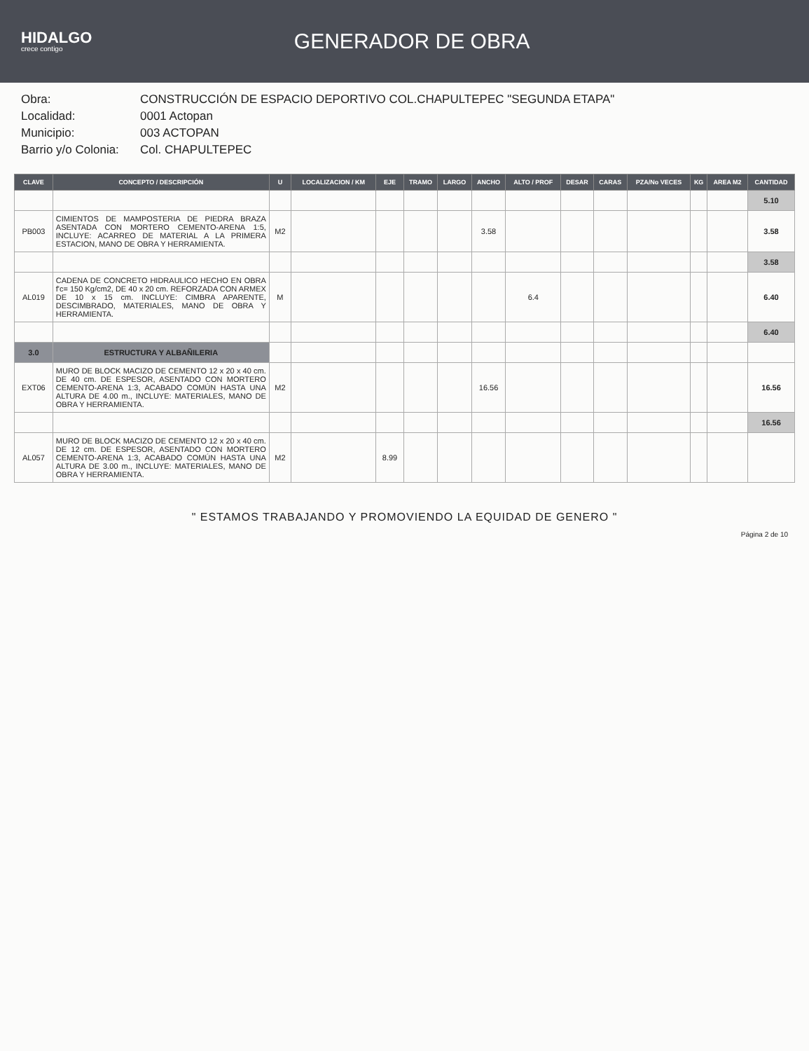HIDALGO
crece contigo
GENERADOR DE OBRA
Obra:
CONSTRUCCIÓN DE ESPACIO DEPORTIVO COL.CHAPULTEPEC "SEGUNDA ETAPA"
Localidad:
0001 Actopan
Municipio:
003 ACTOPAN
Barrio y/o Colonia:
Col. CHAPULTEPEC
| CLAVE | CONCEPTO / DESCRIPCIÓN | U | LOCALIZACION / KM | EJE | TRAMO | LARGO | ANCHO | ALTO / PROF | DESAR | CARAS | PZA/No VECES | KG | AREA M2 | CANTIDAD |
| --- | --- | --- | --- | --- | --- | --- | --- | --- | --- | --- | --- | --- | --- | --- |
| | | | | | | | | | | | | | | 5.10 |
| PB003 | CIMIENTOS DE MAMPOSTERIA DE PIEDRA BRAZA ASENTADA CON MORTERO CEMENTO-ARENA 1:5, INCLUYE: ACARREO DE MATERIAL A LA PRIMERA ESTACION, MANO DE OBRA Y HERRAMIENTA. | M2 | | | | | 3.58 | | | | | | | 3.58 |
| | | | | | | | | | | | | | | 3.58 |
| AL019 | CADENA DE CONCRETO HIDRAULICO HECHO EN OBRA f'c= 150 Kg/cm2, DE 40 x 20 cm. REFORZADA CON ARMEX DE 10 x 15 cm. INCLUYE: CIMBRA APARENTE, DESCIMBRADO, MATERIALES, MANO DE OBRA Y HERRAMIENTA. | M | | | | | | 6.4 | | | | | | 6.40 |
| | | | | | | | | | | | | | | 6.40 |
| 3.0 | ESTRUCTURA Y ALBAÑILERIA | | | | | | | | | | | | | |
| EXT06 | MURO DE BLOCK MACIZO DE CEMENTO 12 x 20 x 40 cm. DE 40 cm. DE ESPESOR, ASENTADO CON MORTERO CEMENTO-ARENA 1:3, ACABADO COMÚN HASTA UNA ALTURA DE 4.00 m., INCLUYE: MATERIALES, MANO DE OBRA Y HERRAMIENTA. | M2 | | | | | 16.56 | | | | | | | 16.56 |
| | | | | | | | | | | | | | | 16.56 |
| AL057 | MURO DE BLOCK MACIZO DE CEMENTO 12 x 20 x 40 cm. DE 12 cm. DE ESPESOR, ASENTADO CON MORTERO CEMENTO-ARENA 1:3, ACABADO COMÚN HASTA UNA ALTURA DE 3.00 m., INCLUYE: MATERIALES, MANO DE OBRA Y HERRAMIENTA. | M2 | | 8.99 | | | | | | | | | | |
" ESTAMOS TRABAJANDO Y PROMOVIENDO LA EQUIDAD DE GENERO "
Página 2 de 10